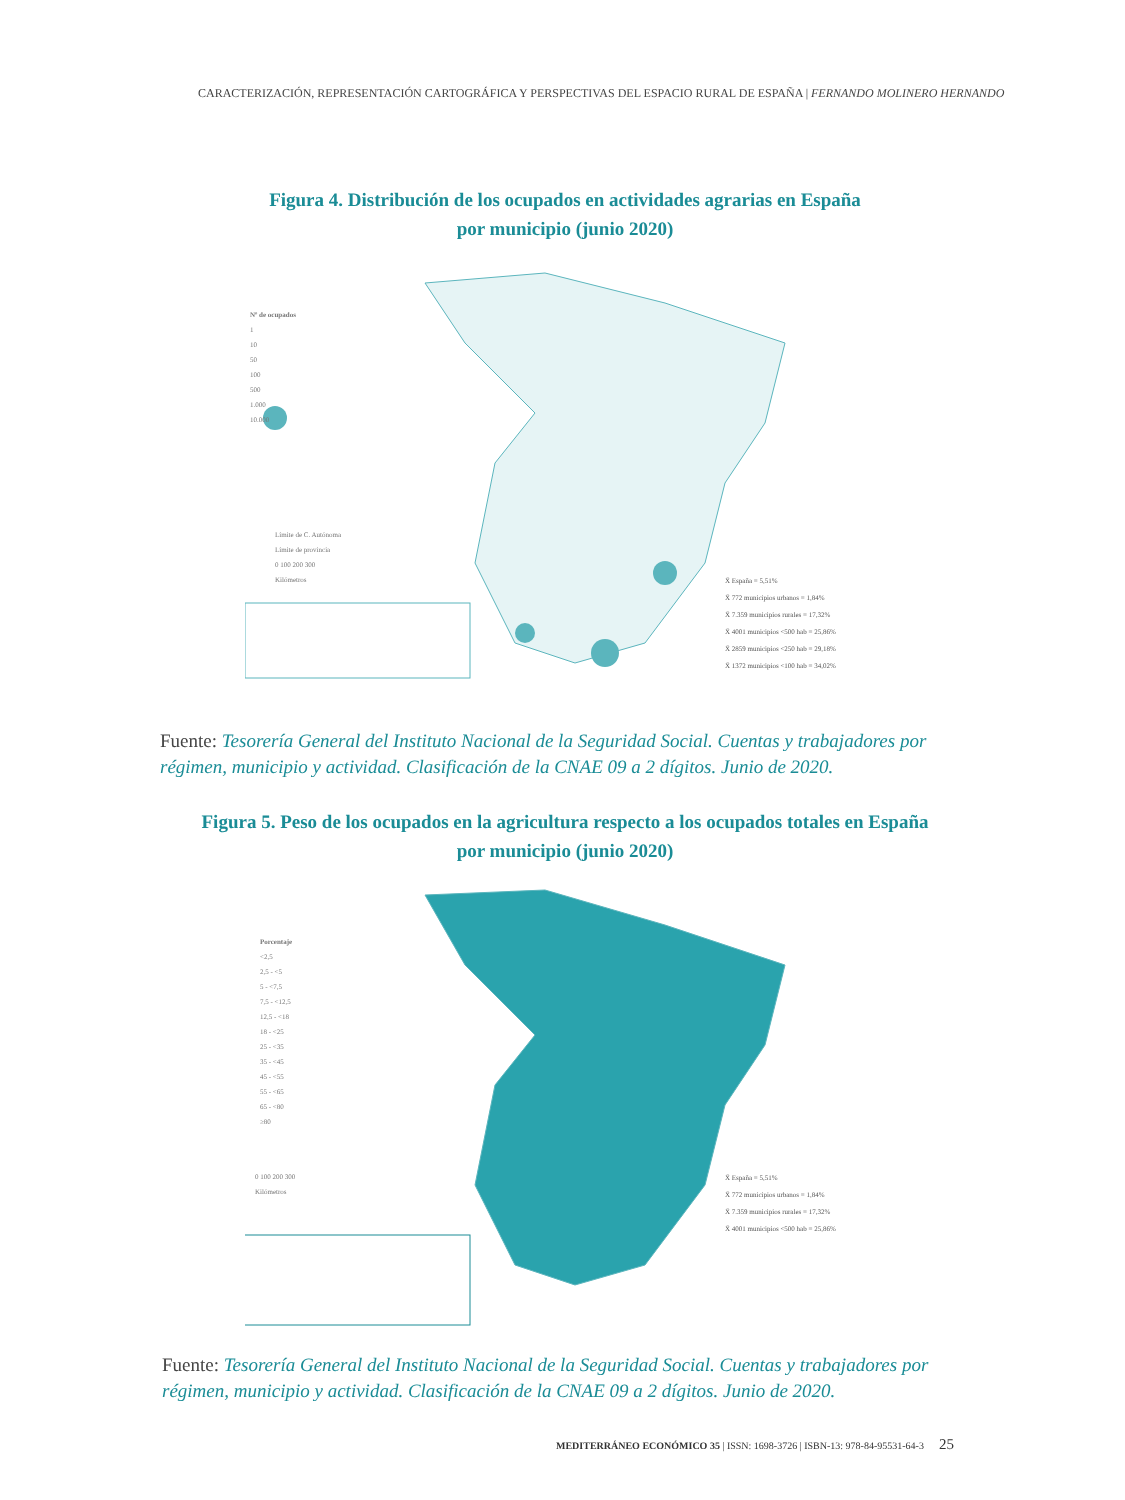CARACTERIZACIÓN, REPRESENTACIÓN CARTOGRÁFICA Y PERSPECTIVAS DEL ESPACIO RURAL DE ESPAÑA | FERNANDO MOLINERO HERNANDO
Figura 4. Distribución de los ocupados en actividades agrarias en España
por municipio (junio 2020)
Nº de ocupados
1
10
50
100
500
1.000
10.000
Límite de C. Autónoma
Límite de provincia
0 100 200 300
Kilómetros
X̄ España = 5,51%
X̄ 772 municipios urbanos = 1,84%
X̄ 7.359 municipios rurales = 17,32%
X̄ 4001 municipios <500 hab = 25,86%
X̄ 2859 municipios <250 hab = 29,18%
X̄ 1372 municipios <100 hab = 34,02%
Fuente: Tesorería General del Instituto Nacional de la Seguridad Social. Cuentas y trabajadores por régimen, municipio y actividad. Clasificación de la CNAE 09 a 2 dígitos. Junio de 2020.
Figura 5. Peso de los ocupados en la agricultura respecto a los ocupados totales en España
por municipio (junio 2020)
Porcentaje
<2,5
2,5 - <5
5 - <7,5
7,5 - <12,5
12,5 - <18
18 - <25
25 - <35
35 - <45
45 - <55
55 - <65
65 - <80
≥80
0 100 200 300
Kilómetros
X̄ España = 5,51%
X̄ 772 municipios urbanos = 1,84%
X̄ 7.359 municipios rurales = 17,32%
X̄ 4001 municipios <500 hab = 25,86%
Fuente: Tesorería General del Instituto Nacional de la Seguridad Social. Cuentas y trabajadores por régimen, municipio y actividad. Clasificación de la CNAE 09 a 2 dígitos. Junio de 2020.
MEDITERRÁNEO ECONÓMICO 35 | ISSN: 1698-3726 | ISBN-13: 978-84-95531-64-3 25